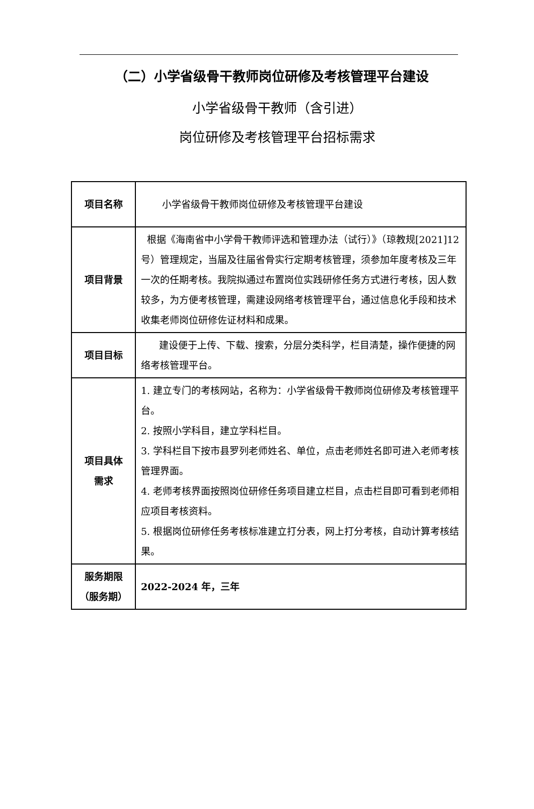（二）小学省级骨干教师岗位研修及考核管理平台建设
小学省级骨干教师（含引进）
岗位研修及考核管理平台招标需求
| 项目名称 | 小学省级骨干教师岗位研修及考核管理平台建设 |
| 项目背景 | 根据《海南省中小学骨干教师评选和管理办法（试行）》（琼教规[2021]12号）管理规定，当届及往届省骨实行定期考核管理，须参加年度考核及三年一次的任期考核。我院拟通过布置岗位实践研修任务方式进行考核，因人数较多，为方便考核管理，需建设网络考核管理平台，通过信息化手段和技术收集老师岗位研修佐证材料和成果。 |
| 项目目标 | 建设便于上传、下载、搜索，分层分类科学，栏目清楚，操作便捷的网络考核管理平台。 |
| 项目具体 需求 | 1. 建立专门的考核网站，名称为：小学省级骨干教师岗位研修及考核管理平台。 2. 按照小学科目，建立学科栏目。 3. 学科栏目下按市县罗列老师姓名、单位，点击老师姓名即可进入老师考核管理界面。 4. 老师考核界面按照岗位研修任务项目建立栏目，点击栏目即可看到老师相应项目考核资料。 5. 根据岗位研修任务考核标准建立打分表，网上打分考核，自动计算考核结果。 |
| 服务期限 （服务期） | 2022-2024 年，三年 |